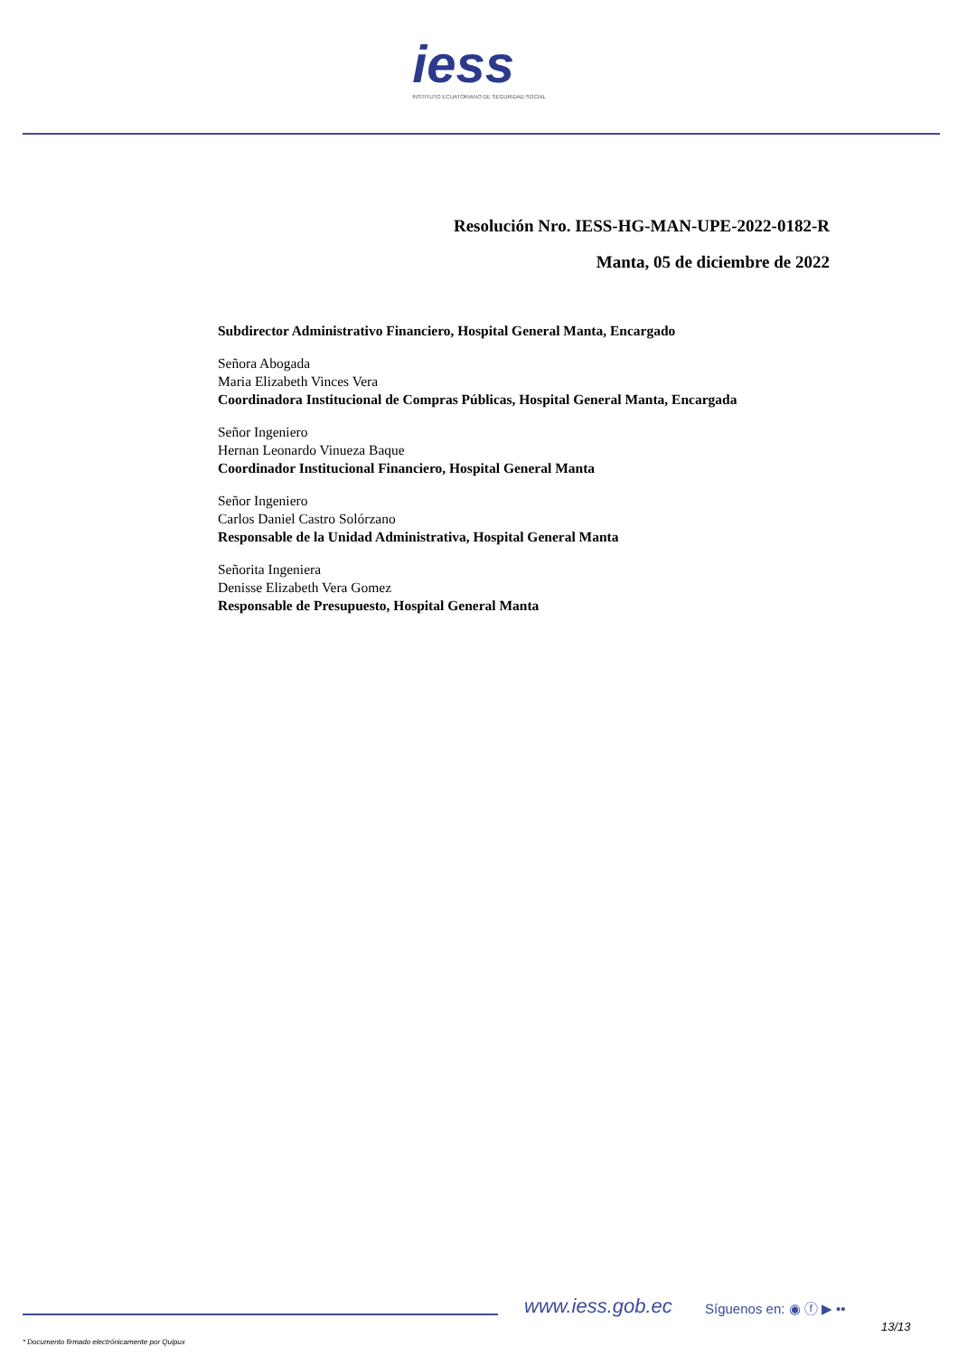iess
INSTITUTO ECUATORIANO DE SEGURIDAD SOCIAL
Resolución Nro. IESS-HG-MAN-UPE-2022-0182-R
Manta, 05 de diciembre de 2022
Subdirector Administrativo Financiero, Hospital General Manta, Encargado
Señora Abogada
Maria Elizabeth Vinces Vera
Coordinadora Institucional de Compras Públicas, Hospital General Manta, Encargada
Señor Ingeniero
Hernan Leonardo Vinueza Baque
Coordinador Institucional Financiero, Hospital General Manta
Señor Ingeniero
Carlos Daniel Castro Solórzano
Responsable de la Unidad Administrativa, Hospital General Manta
Señorita Ingeniera
Denisse Elizabeth Vera Gomez
Responsable de Presupuesto, Hospital General Manta
www.iess.gob.ec Síguenos en: ◉ ⓕ ▶ ••
13/13
* Documento firmado electrónicamente por Quipux